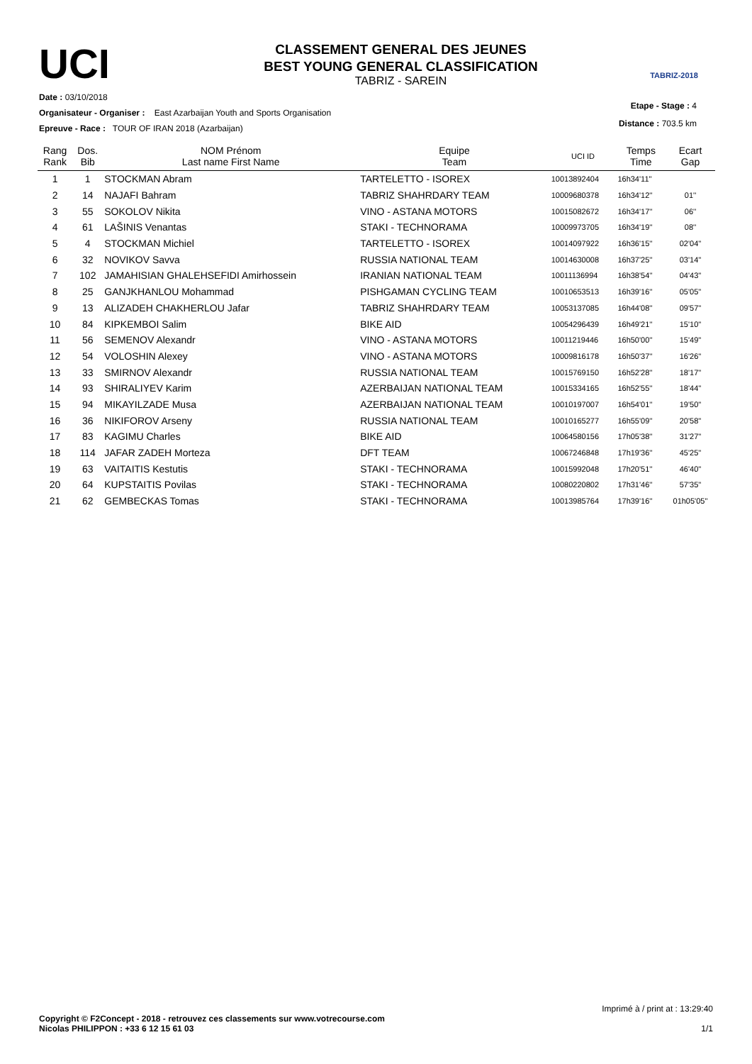UCI
CLASSEMENT GENERAL DES JEUNES
BEST YOUNG GENERAL CLASSIFICATION
TABRIZ - SAREIN
TABRIZ-2018
Date : 03/10/2018
Etape - Stage : 4
Organisateur - Organiser : East Azarbaijan Youth and Sports Organisation
Distance : 703.5 km
Epreuve - Race : TOUR OF IRAN 2018 (Azarbaijan)
| Rang Rank | Dos. Bib | NOM Prénom Last name First Name | Equipe Team | UCI ID | Temps Time | Ecart Gap |
| --- | --- | --- | --- | --- | --- | --- |
| 1 | 1 | STOCKMAN Abram | TARTELETTO - ISOREX | 10013892404 | 16h34'11'' | |
| 2 | 14 | NAJAFI Bahram | TABRIZ SHAHRDARY TEAM | 10009680378 | 16h34'12'' | 01'' |
| 3 | 55 | SOKOLOV Nikita | VINO - ASTANA MOTORS | 10015082672 | 16h34'17'' | 06'' |
| 4 | 61 | LAŠINIS Venantas | STAKI - TECHNORAMA | 10009973705 | 16h34'19'' | 08'' |
| 5 | 4 | STOCKMAN Michiel | TARTELETTO - ISOREX | 10014097922 | 16h36'15'' | 02'04'' |
| 6 | 32 | NOVIKOV Savva | RUSSIA NATIONAL TEAM | 10014630008 | 16h37'25'' | 03'14'' |
| 7 | 102 | JAMAHISIAN GHALEHSEFIDI Amirhossein | IRANIAN NATIONAL TEAM | 10011136994 | 16h38'54'' | 04'43'' |
| 8 | 25 | GANJKHANLOU Mohammad | PISHGAMAN CYCLING TEAM | 10010653513 | 16h39'16'' | 05'05'' |
| 9 | 13 | ALIZADEH CHAKHERLOU Jafar | TABRIZ SHAHRDARY TEAM | 10053137085 | 16h44'08'' | 09'57'' |
| 10 | 84 | KIPKEMBOI Salim | BIKE AID | 10054296439 | 16h49'21'' | 15'10'' |
| 11 | 56 | SEMENOV Alexandr | VINO - ASTANA MOTORS | 10011219446 | 16h50'00'' | 15'49'' |
| 12 | 54 | VOLOSHIN Alexey | VINO - ASTANA MOTORS | 10009816178 | 16h50'37'' | 16'26'' |
| 13 | 33 | SMIRNOV Alexandr | RUSSIA NATIONAL TEAM | 10015769150 | 16h52'28'' | 18'17'' |
| 14 | 93 | SHIRALIYEV Karim | AZERBAIJAN NATIONAL TEAM | 10015334165 | 16h52'55'' | 18'44'' |
| 15 | 94 | MIKAYILZADE Musa | AZERBAIJAN NATIONAL TEAM | 10010197007 | 16h54'01'' | 19'50'' |
| 16 | 36 | NIKIFOROV Arseny | RUSSIA NATIONAL TEAM | 10010165277 | 16h55'09'' | 20'58'' |
| 17 | 83 | KAGIMU Charles | BIKE AID | 10064580156 | 17h05'38'' | 31'27'' |
| 18 | 114 | JAFAR ZADEH Morteza | DFT TEAM | 10067246848 | 17h19'36'' | 45'25'' |
| 19 | 63 | VAITAITIS Kestutis | STAKI - TECHNORAMA | 10015992048 | 17h20'51'' | 46'40'' |
| 20 | 64 | KUPSTAITIS Povilas | STAKI - TECHNORAMA | 10080220802 | 17h31'46'' | 57'35'' |
| 21 | 62 | GEMBECKAS Tomas | STAKI - TECHNORAMA | 10013985764 | 17h39'16'' | 01h05'05'' |
Imprimé à / print at : 13:29:40
1/1
Copyright © F2Concept - 2018 - retrouvez ces classements sur www.votrecourse.com
Nicolas PHILIPPON : +33 6 12 15 61 03